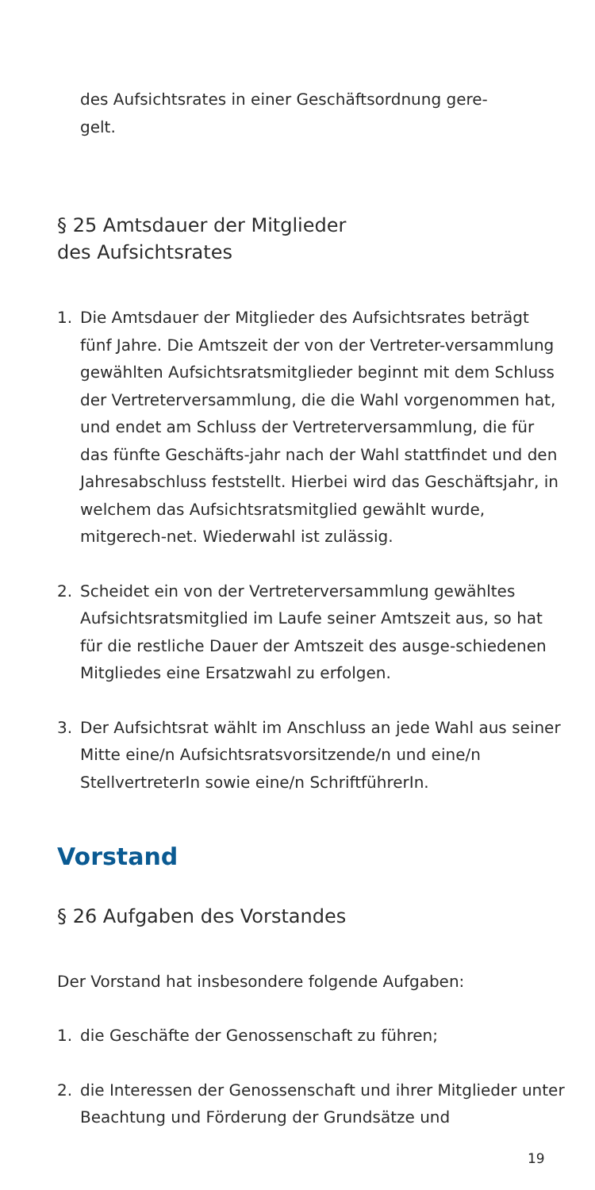des Aufsichtsrates in einer Geschäftsordnung gere-
gelt.
§ 25 Amtsdauer der Mitglieder
des Aufsichtsrates
1. Die Amtsdauer der Mitglieder des Aufsichtsrates beträgt fünf Jahre. Die Amtszeit der von der Vertreter-versammlung gewählten Aufsichtsratsmitglieder beginnt mit dem Schluss der Vertreterversammlung, die die Wahl vorgenommen hat, und endet am Schluss der Vertreterversammlung, die für das fünfte Geschäfts-jahr nach der Wahl stattfindet und den Jahresabschluss feststellt. Hierbei wird das Geschäftsjahr, in welchem das Aufsichtsratsmitglied gewählt wurde, mitgerech-net. Wiederwahl ist zulässig.
2. Scheidet ein von der Vertreterversammlung gewähltes Aufsichtsratsmitglied im Laufe seiner Amtszeit aus, so hat für die restliche Dauer der Amtszeit des ausge-schiedenen Mitgliedes eine Ersatzwahl zu erfolgen.
3. Der Aufsichtsrat wählt im Anschluss an jede Wahl aus seiner Mitte eine/n Aufsichtsratsvorsitzende/n und eine/n StellvertreterIn sowie eine/n SchriftführerIn.
Vorstand
§ 26 Aufgaben des Vorstandes
Der Vorstand hat insbesondere folgende Aufgaben:
1. die Geschäfte der Genossenschaft zu führen;
2. die Interessen der Genossenschaft und ihrer Mitglieder unter Beachtung und Förderung der Grundsätze und
19